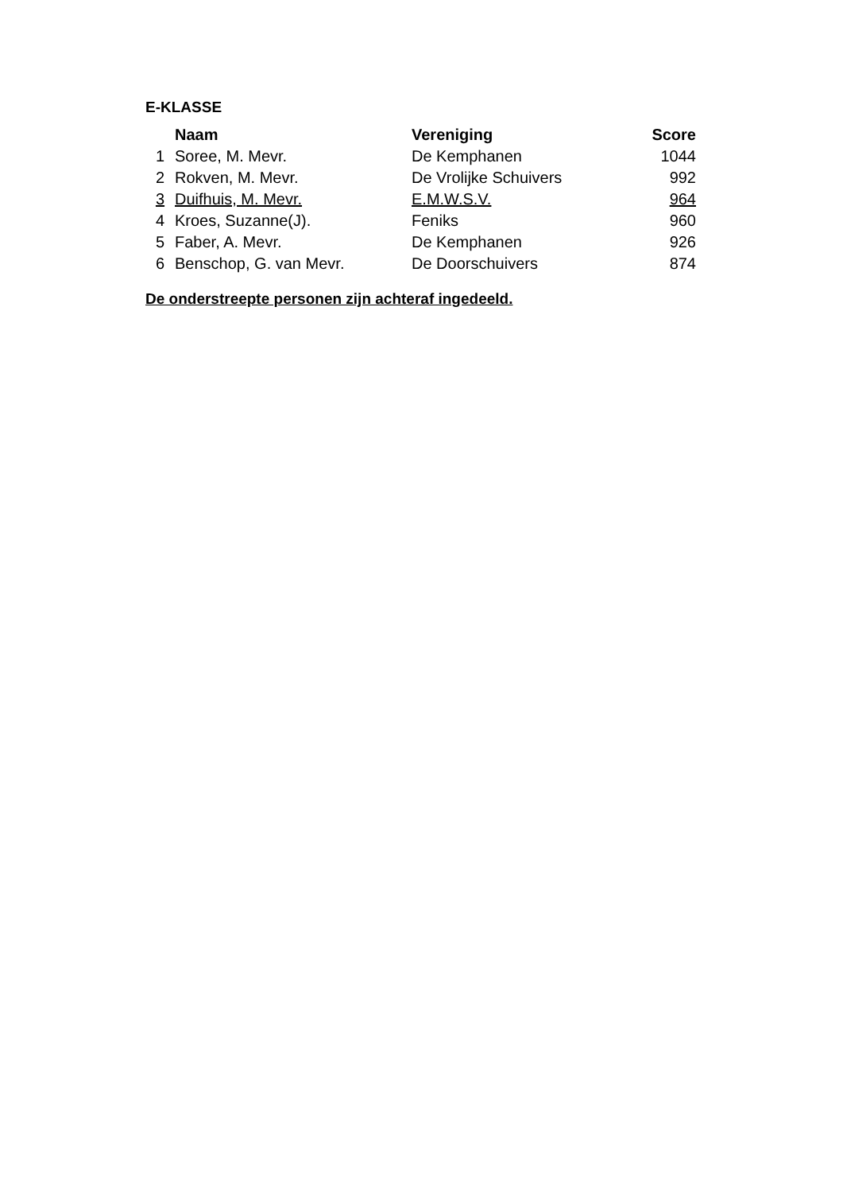E-KLASSE
| | Naam | Vereniging | Score |
| --- | --- | --- | --- |
| 1 | Soree, M. Mevr. | De Kemphanen | 1044 |
| 2 | Rokven, M. Mevr. | De Vrolijke Schuivers | 992 |
| 3 | Duifhuis, M. Mevr. | E.M.W.S.V. | 964 |
| 4 | Kroes, Suzanne(J). | Feniks | 960 |
| 5 | Faber, A. Mevr. | De Kemphanen | 926 |
| 6 | Benschop, G. van Mevr. | De Doorschuivers | 874 |
De onderstreepte personen zijn achteraf ingedeeld.